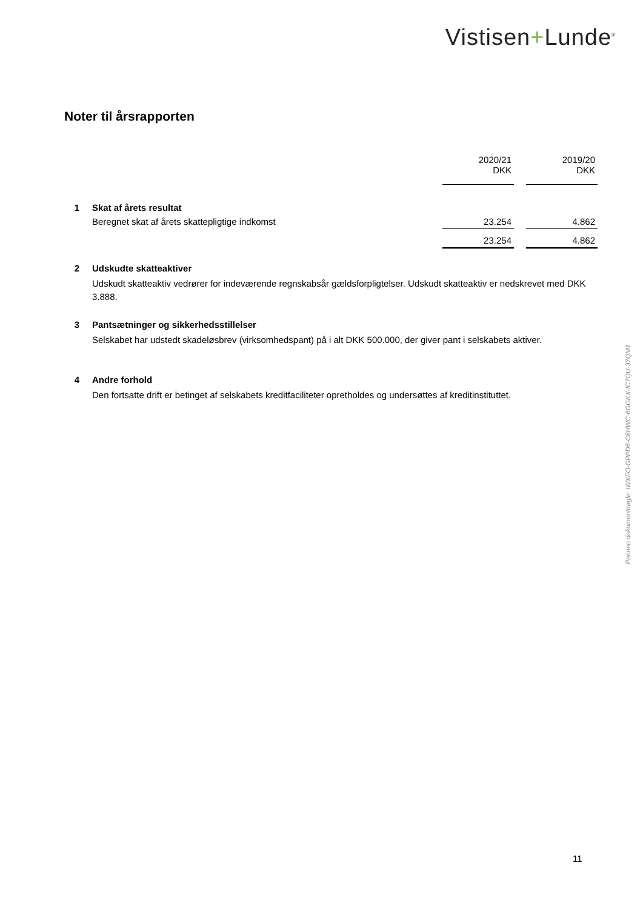Vistisen+Lunde<sup>®</sup>
Noter til årsrapporten
| | | 2020/21 DKK | | 2019/20 DKK |
| 1 | Skat af årets resultat | | | |
| | Beregnet skat af årets skattepligtige indkomst | 23.254 | | 4.862 |
| | | 23.254 | | 4.862 |
| 2 | Udskudte skatteaktiver Udskudt skatteaktiv vedrører for indeværende regnskabsår gældsforpligtelser. Udskudt skatteaktiv er nedskrevet med DKK 3.888. | | | |
| 3 | Pantsætninger og sikkerhedsstillelser Selskabet har udstedt skadeløsbrev (virksomhedspant) på i alt DKK 500.000, der giver pant i selskabets aktiver. | | | |
| 4 | Andre forhold Den fortsatte drift er betinget af selskabets kreditfaciliteter opretholdes og undersøttes af kreditinstituttet. | | | |
Penneo dokumentnøgle: IWXFO-GPPD6-C6HWC-6GGKX-IC7QU-37QM1
11